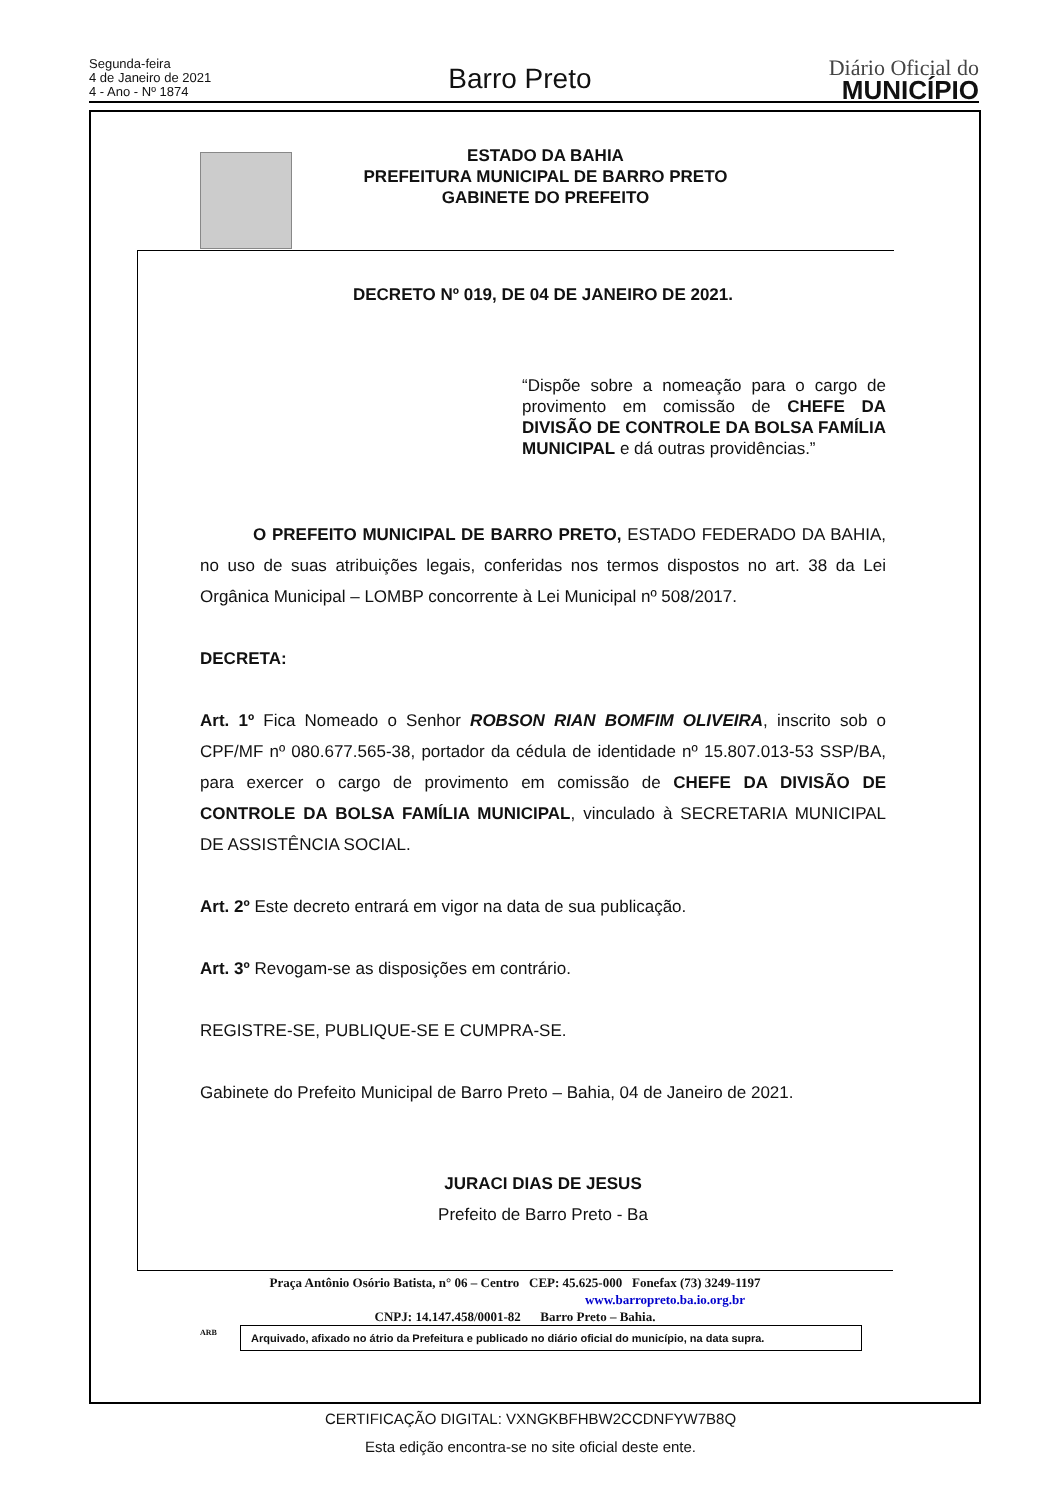Segunda-feira
4 de Janeiro de 2021
4 - Ano - Nº 1874
Barro Preto
Diário Oficial do
MUNICÍPIO
ESTADO DA BAHIA
PREFEITURA MUNICIPAL DE BARRO PRETO
GABINETE DO PREFEITO
DECRETO Nº 019, DE 04 DE JANEIRO DE 2021.
“Dispõe sobre a nomeação para o cargo de provimento em comissão de CHEFE DA DIVISÃO DE CONTROLE DA BOLSA FAMÍLIA MUNICIPAL e dá outras providências.”
O PREFEITO MUNICIPAL DE BARRO PRETO, ESTADO FEDERADO DA BAHIA, no uso de suas atribuições legais, conferidas nos termos dispostos no art. 38 da Lei Orgânica Municipal – LOMBP concorrente à Lei Municipal nº 508/2017.
DECRETA:
Art. 1º Fica Nomeado o Senhor ROBSON RIAN BOMFIM OLIVEIRA, inscrito sob o CPF/MF nº 080.677.565-38, portador da cédula de identidade nº 15.807.013-53 SSP/BA, para exercer o cargo de provimento em comissão de CHEFE DA DIVISÃO DE CONTROLE DA BOLSA FAMÍLIA MUNICIPAL, vinculado à SECRETARIA MUNICIPAL DE ASSISTÊNCIA SOCIAL.
Art. 2º Este decreto entrará em vigor na data de sua publicação.
Art. 3º Revogam-se as disposições em contrário.
REGISTRE-SE, PUBLIQUE-SE E CUMPRA-SE.
Gabinete do Prefeito Municipal de Barro Preto – Bahia, 04 de Janeiro de 2021.
JURACI DIAS DE JESUS
Prefeito de Barro Preto - Ba
Praça Antônio Osório Batista, n° 06 – Centro CEP: 45.625-000 Fonefax (73) 3249-1197
www.barropreto.ba.io.org.br
CNPJ: 14.147.458/0001-82 Barro Preto – Bahia.
ARB
Arquivado, afixado no átrio da Prefeitura e publicado no diário oficial do município, na data supra.
CERTIFICAÇÃO DIGITAL: VXNGKBFHBW2CCDNFYW7B8Q
Esta edição encontra-se no site oficial deste ente.